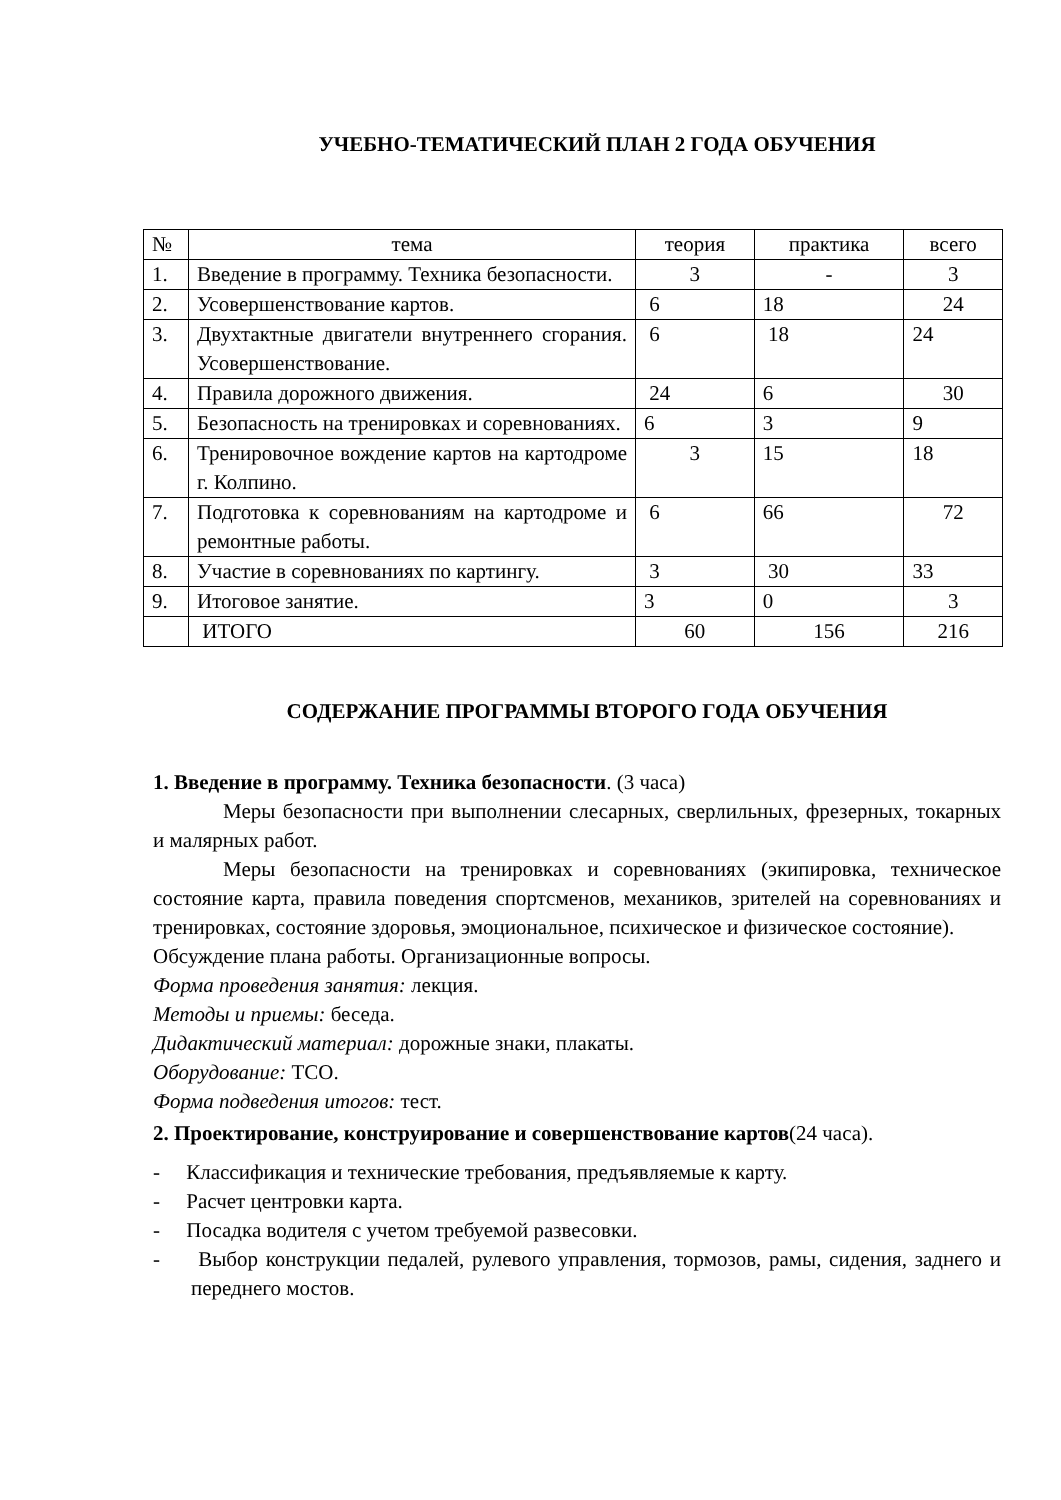УЧЕБНО-ТЕМАТИЧЕСКИЙ ПЛАН 2 ГОДА ОБУЧЕНИЯ
| № | тема | теория | практика | всего |
| 1. | Введение в программу. Техника безопасности. | 3 | - | 3 |
| 2. | Усовершенствование картов. | 6 | 18 | 24 |
| 3. | Двухтактные двигатели внутреннего сгорания. Усовершенствование. | 6 | 18 | 24 |
| 4. | Правила дорожного движения. | 24 | 6 | 30 |
| 5. | Безопасность на тренировках и соревнованиях. | 6 | 3 | 9 |
| 6. | Тренировочное вождение картов на картодроме г. Колпино. | 3 | 15 | 18 |
| 7. | Подготовка к соревнованиям на картодроме и ремонтные работы. | 6 | 66 | 72 |
| 8. | Участие в соревнованиях по картингу. | 3 | 30 | 33 |
| 9. | Итоговое занятие. | 3 | 0 | 3 |
| | ИТОГО | 60 | 156 | 216 |
СОДЕРЖАНИЕ ПРОГРАММЫ ВТОРОГО ГОДА ОБУЧЕНИЯ
1. Введение в программу. Техника безопасности. (3 часа)
Меры безопасности при выполнении слесарных, сверлильных, фрезерных, токарных и малярных работ.
Меры безопасности на тренировках и соревнованиях (экипировка, техническое состояние карта, правила поведения спортсменов, механиков, зрителей на соревнованиях и тренировках, состояние здоровья, эмоциональное, психическое и физическое состояние).
Обсуждение плана работы. Организационные вопросы.
Форма проведения занятия: лекция.
Методы и приемы: беседа.
Дидактический материал: дорожные знаки, плакаты.
Оборудование: ТСО.
Форма подведения итогов: тест.
2. Проектирование, конструирование и совершенствование картов(24 часа).
- Классификация и технические требования, предъявляемые к карту.
- Расчет центровки карта.
- Посадка водителя с учетом требуемой развесовки.
- Выбор конструкции педалей, рулевого управления, тормозов, рамы, сидения, заднего и переднего мостов.